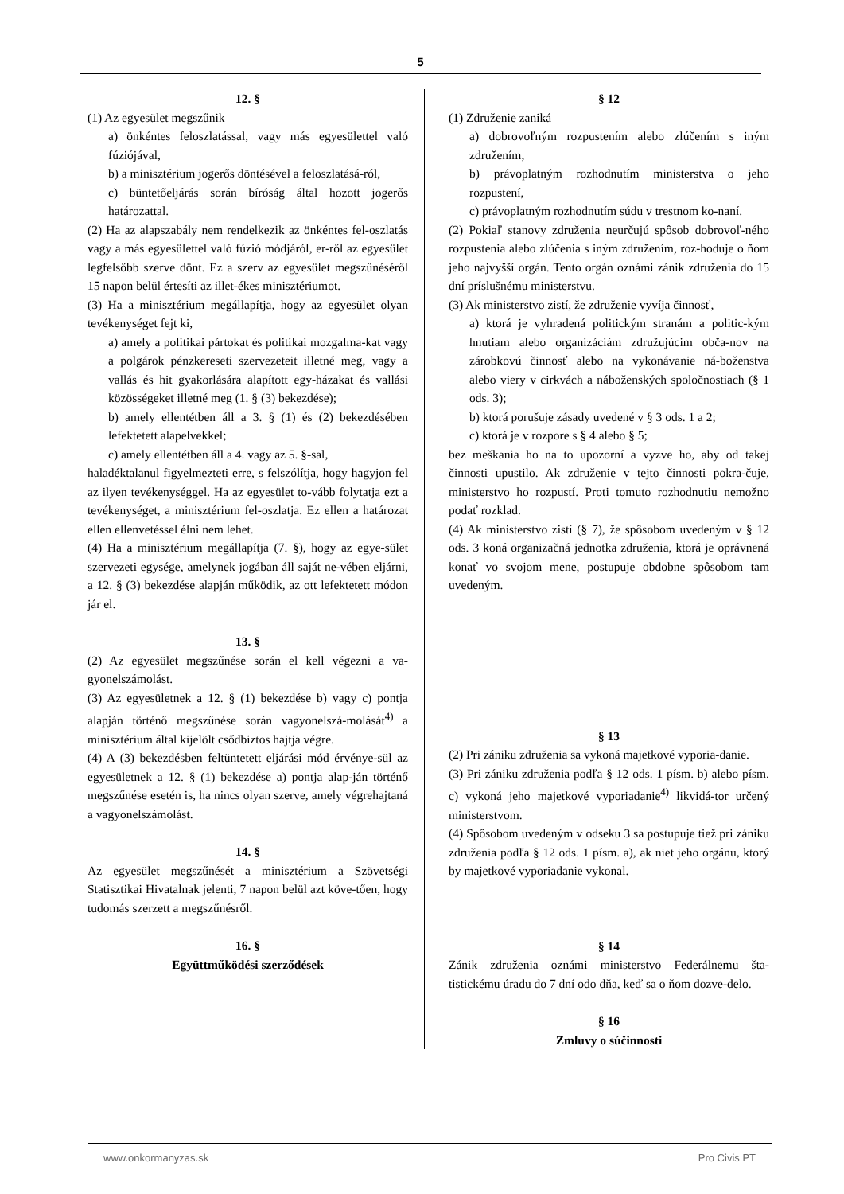5
12. §
(1) Az egyesület megszűnik
a) önkéntes feloszlatással, vagy más egyesülettel való fúziójával,
b) a minisztérium jogerős döntésével a feloszlatásá-ról,
c) büntetőeljárás során bíróság által hozott jogerős határozattal.
(2) Ha az alapszabály nem rendelkezik az önkéntes fel-oszlatás vagy a más egyesülettel való fúzió módjáról, er-ről az egyesület legfelsőbb szerve dönt. Ez a szerv az egyesület megszűnéséről 15 napon belül értesíti az illet-ékes minisztériumot.
(3) Ha a minisztérium megállapítja, hogy az egyesület olyan tevékenységet fejt ki,
a) amely a politikai pártokat és politikai mozgalma-kat vagy a polgárok pénzkereseti szervezeteit illetné meg, vagy a vallás és hit gyakorlására alapított egy-házakat és vallási közösségeket illetné meg (1. § (3) bekezdése);
b) amely ellentétben áll a 3. § (1) és (2) bekezdésében lefektetett alapelvekkel;
c) amely ellentétben áll a 4. vagy az 5. §-sal,
haladéktalanul figyelmezteti erre, s felszólítja, hogy hagyjon fel az ilyen tevékenységgel. Ha az egyesület to-vább folytatja ezt a tevékenységet, a minisztérium fel-oszlatja. Ez ellen a határozat ellen ellenvetéssel élni nem lehet.
(4) Ha a minisztérium megállapítja (7. §), hogy az egye-sület szervezeti egysége, amelynek jogában áll saját ne-vében eljárni, a 12. § (3) bekezdése alapján működik, az ott lefektetett módon jár el.
13. §
(2) Az egyesület megszűnése során el kell végezni a va-gyonelszámolást.
(3) Az egyesületnek a 12. § (1) bekezdése b) vagy c) pontja alapján történő megszűnése során vagyonelszá-molását<sup>4)</sup> a minisztérium által kijelölt csődbiztos hajtja végre.
(4) A (3) bekezdésben feltüntetett eljárási mód érvénye-sül az egyesületnek a 12. § (1) bekezdése a) pontja alap-ján történő megszűnése esetén is, ha nincs olyan szerve, amely végrehajtaná a vagyonelszámolást.
14. §
Az egyesület megszűnését a minisztérium a Szövetségi Statisztikai Hivatalnak jelenti, 7 napon belül azt köve-tően, hogy tudomás szerzett a megszűnésről.
16. §
Együttműködési szerződések
§ 12
(1) Združenie zaniká
a) dobrovoľným rozpustením alebo zlúčením s iným združením,
b) právoplatným rozhodnutím ministerstva o jeho rozpustení,
c) právoplatným rozhodnutím súdu v trestnom ko-naní.
(2) Pokiaľ stanovy združenia neurčujú spôsob dobrovoľ-ného rozpustenia alebo zlúčenia s iným združením, roz-hoduje o ňom jeho najvyšší orgán. Tento orgán oznámi zánik združenia do 15 dní príslušnému ministerstvu.
(3) Ak ministerstvo zistí, že združenie vyvíja činnosť,
a) ktorá je vyhradená politickým stranám a politic-kým hnutiam alebo organizáciám združujúcim obča-nov na zárobkovú činnosť alebo na vykonávanie ná-boženstva alebo viery v cirkvách a náboženských spoločnostiach (§ 1 ods. 3);
b) ktorá porušuje zásady uvedené v § 3 ods. 1 a 2;
c) ktorá je v rozpore s § 4 alebo § 5;
bez meškania ho na to upozorní a vyzve ho, aby od takej činnosti upustilo. Ak združenie v tejto činnosti pokra-čuje, ministerstvo ho rozpustí. Proti tomuto rozhodnutiu nemožno podať rozklad.
(4) Ak ministerstvo zistí (§ 7), že spôsobom uvedeným v § 12 ods. 3 koná organizačná jednotka združenia, ktorá je oprávnená konať vo svojom mene, postupuje obdobne spôsobom tam uvedeným.
§ 13
(2) Pri zániku združenia sa vykoná majetkové vyporia-danie.
(3) Pri zániku združenia podľa § 12 ods. 1 písm. b) alebo písm. c) vykoná jeho majetkové vyporiadanie<sup>4)</sup> likvidá-tor určený ministerstvom.
(4) Spôsobom uvedeným v odseku 3 sa postupuje tiež pri zániku združenia podľa § 12 ods. 1 písm. a), ak niet jeho orgánu, ktorý by majetkové vyporiadanie vykonal.
§ 14
Zánik združenia oznámi ministerstvo Federálnemu šta-tistickému úradu do 7 dní odo dňa, keď sa o ňom dozve-delo.
§ 16
Zmluvy o súčinnosti
www.onkormanyzas.sk Pro Civis PT